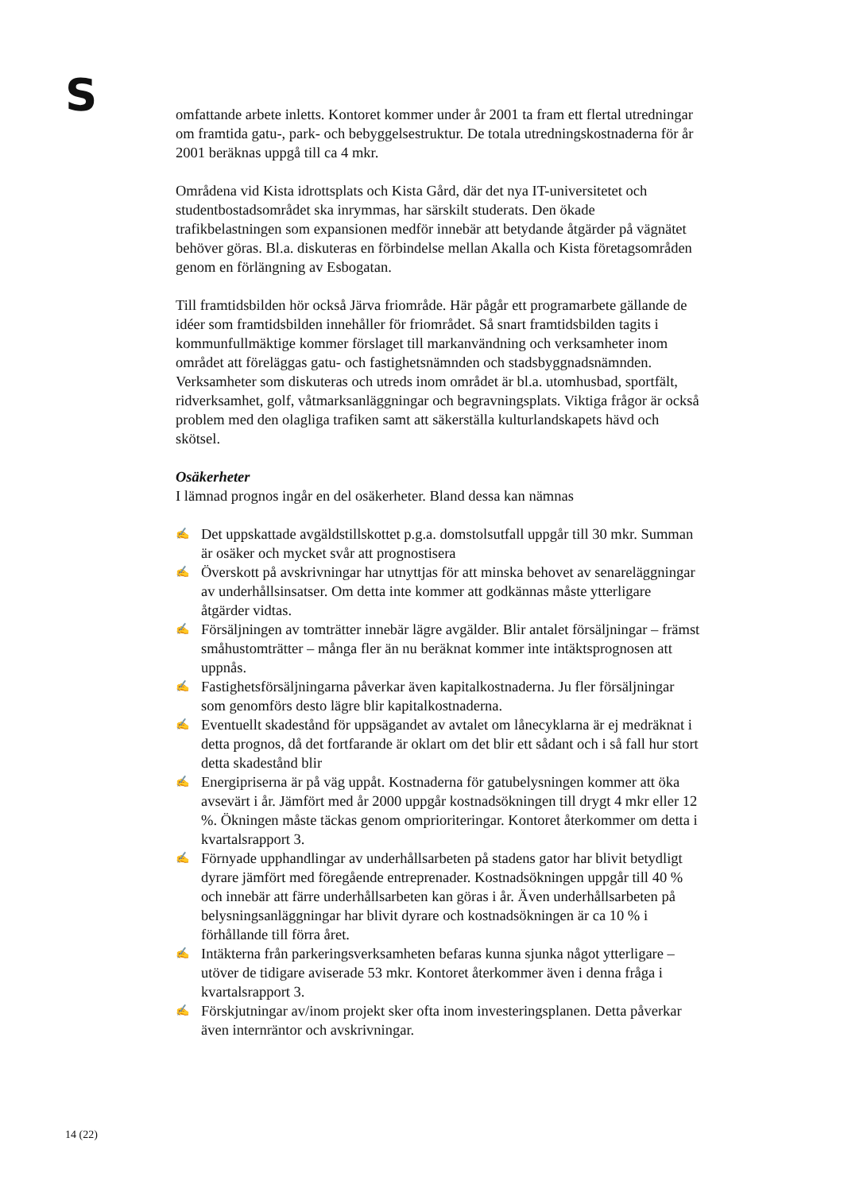S
omfattande arbete inletts. Kontoret kommer under år 2001 ta fram ett flertal utredningar om framtida gatu-, park- och bebyggelsestruktur. De totala utredningskostnaderna för år 2001 beräknas uppgå till ca 4 mkr.
Områdena vid Kista idrottsplats och Kista Gård, där det nya IT-universitetet och studentbostadsområdet ska inrymmas, har särskilt studerats. Den ökade trafikbelastningen som expansionen medför innebär att betydande åtgärder på vägnätet behöver göras. Bl.a. diskuteras en förbindelse mellan Akalla och Kista företagsområden genom en förlängning av Esbogatan.
Till framtidsbilden hör också Järva friområde. Här pågår ett programarbete gällande de idéer som framtidsbilden innehåller för friområdet. Så snart framtidsbilden tagits i kommunfullmäktige kommer förslaget till markanvändning och verksamheter inom området att föreläggas gatu- och fastighetsnämnden och stadsbyggnadsnämnden. Verksamheter som diskuteras och utreds inom området är bl.a. utomhusbad, sportfält, ridverksamhet, golf, våtmarksanläggningar och begravningsplats. Viktiga frågor är också problem med den olagliga trafiken samt att säkerställa kulturlandskapets hävd och skötsel.
Osäkerheter
I lämnad prognos ingår en del osäkerheter. Bland dessa kan nämnas
✍ Det uppskattade avgäldstillskottet p.g.a. domstolsutfall uppgår till 30 mkr. Summan är osäker och mycket svår att prognostisera
✍ Överskott på avskrivningar har utnyttjas för att minska behovet av senareläggningar av underhållsinsatser. Om detta inte kommer att godkännas måste ytterligare åtgärder vidtas.
✍ Försäljningen av tomträtter innebär lägre avgälder. Blir antalet försäljningar – främst småhustomträtter – många fler än nu beräknat kommer inte intäktsprognosen att uppnås.
✍ Fastighetsförsäljningarna påverkar även kapitalkostnaderna. Ju fler försäljningar som genomförs desto lägre blir kapitalkostnaderna.
✍ Eventuellt skadestånd för uppsägandet av avtalet om lånecyklarna är ej medräknat i detta prognos, då det fortfarande är oklart om det blir ett sådant och i så fall hur stort detta skadestånd blir
✍ Energipriserna är på väg uppåt. Kostnaderna för gatubelysningen kommer att öka avsevärt i år. Jämfört med år 2000 uppgår kostnadsökningen till drygt 4 mkr eller 12 %. Ökningen måste täckas genom omprioriteringar. Kontoret återkommer om detta i kvartalsrapport 3.
✍ Förnyade upphandlingar av underhållsarbeten på stadens gator har blivit betydligt dyrare jämfört med föregående entreprenader. Kostnadsökningen uppgår till 40 % och innebär att färre underhållsarbeten kan göras i år. Även underhållsarbeten på belysningsanläggningar har blivit dyrare och kostnadsökningen är ca 10 % i förhållande till förra året.
✍ Intäkterna från parkeringsverksamheten befaras kunna sjunka något ytterligare – utöver de tidigare aviserade 53 mkr. Kontoret återkommer även i denna fråga i kvartalsrapport 3.
✍ Förskjutningar av/inom projekt sker ofta inom investeringsplanen. Detta påverkar även internräntor och avskrivningar.
14 (22)